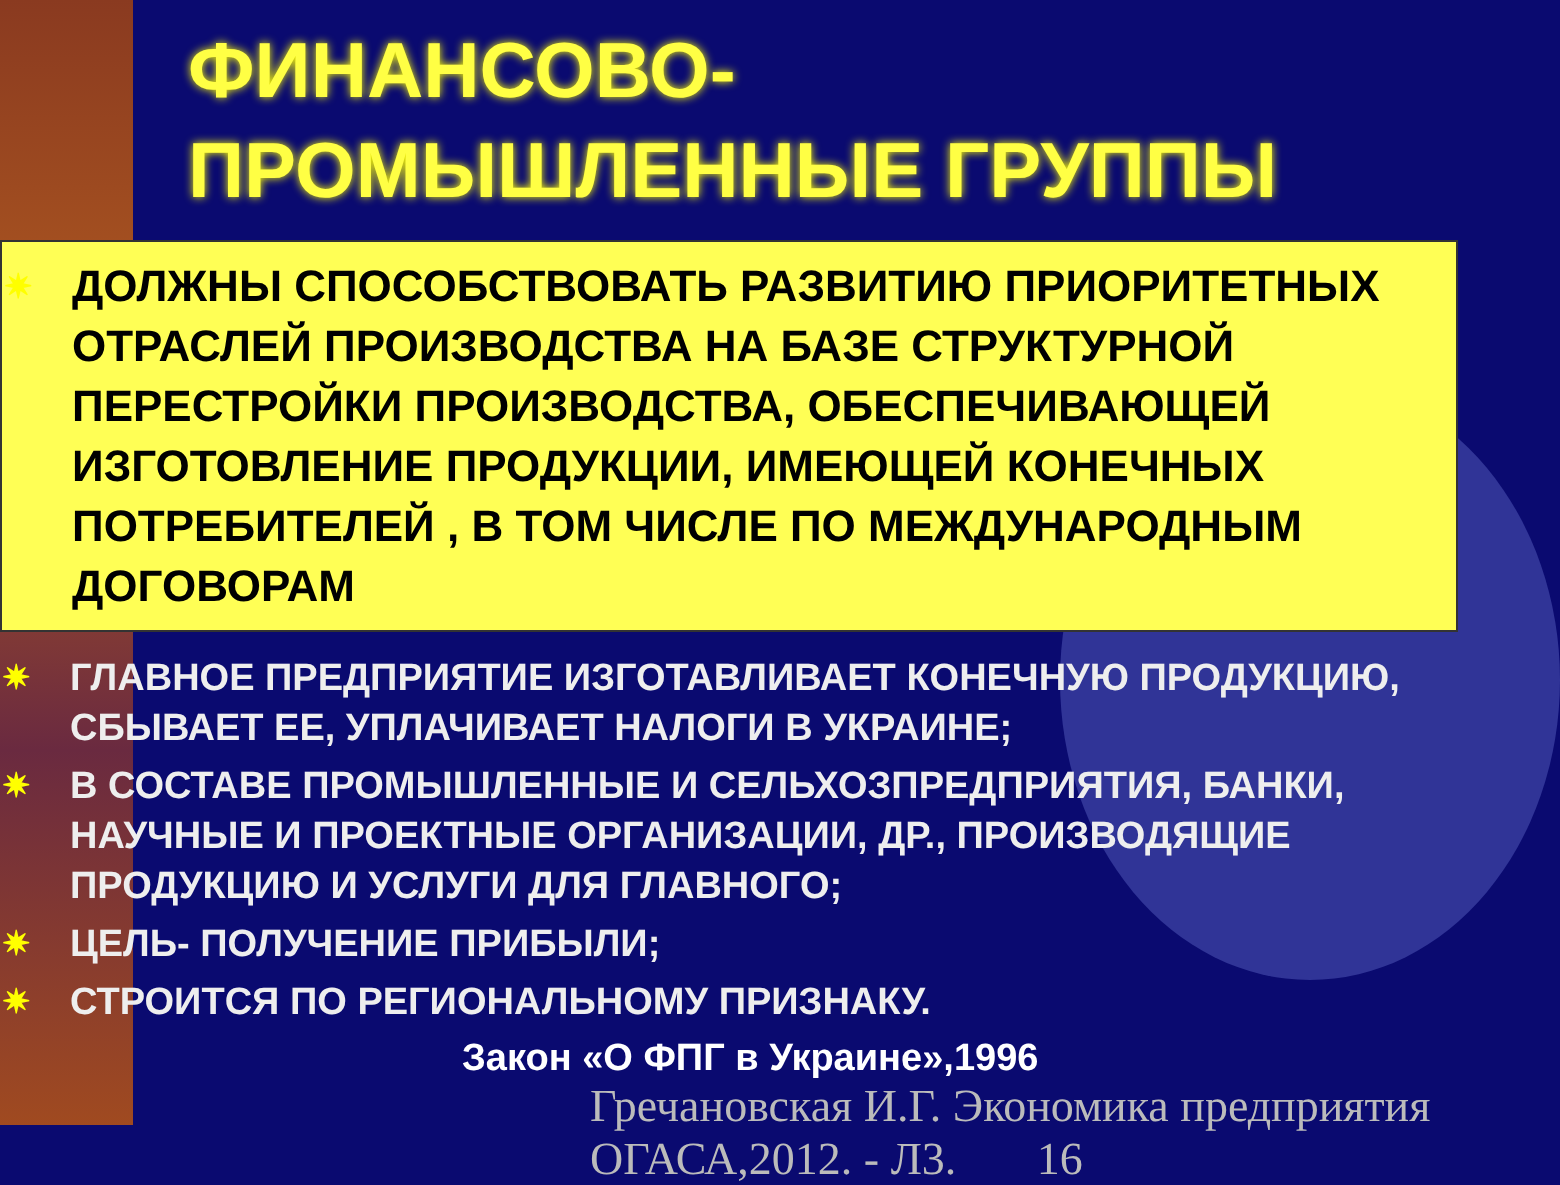ФИНАНСОВО-
ПРОМЫШЛЕННЫЕ ГРУППЫ
✷ ДОЛЖНЫ СПОСОБСТВОВАТЬ РАЗВИТИЮ ПРИОРИТЕТНЫХ ОТРАСЛЕЙ ПРОИЗВОДСТВА НА БАЗЕ СТРУКТУРНОЙ ПЕРЕСТРОЙКИ ПРОИЗВОДСТВА, ОБЕСПЕЧИВАЮЩЕЙ ИЗГОТОВЛЕНИЕ ПРОДУКЦИИ, ИМЕЮЩЕЙ КОНЕЧНЫХ ПОТРЕБИТЕЛЕЙ , В ТОМ ЧИСЛЕ ПО МЕЖДУНАРОДНЫМ ДОГОВОРАМ
✷ ГЛАВНОЕ ПРЕДПРИЯТИЕ ИЗГОТАВЛИВАЕТ КОНЕЧНУЮ ПРОДУКЦИЮ, СБЫВАЕТ ЕЕ, УПЛАЧИВАЕТ НАЛОГИ В УКРАИНЕ;
✷ В СОСТАВЕ ПРОМЫШЛЕННЫЕ И СЕЛЬХОЗПРЕДПРИЯТИЯ, БАНКИ, НАУЧНЫЕ И ПРОЕКТНЫЕ ОРГАНИЗАЦИИ, ДР., ПРОИЗВОДЯЩИЕ ПРОДУКЦИЮ И УСЛУГИ ДЛЯ ГЛАВНОГО;
✷ ЦЕЛЬ- ПОЛУЧЕНИЕ ПРИБЫЛИ;
✷ СТРОИТСЯ ПО РЕГИОНАЛЬНОМУ ПРИЗНАКУ.
Закон «О ФПГ в Украине»,1996
Гречановская И.Г. Экономика предприятия ОГАСА,2012. - Л3. 16